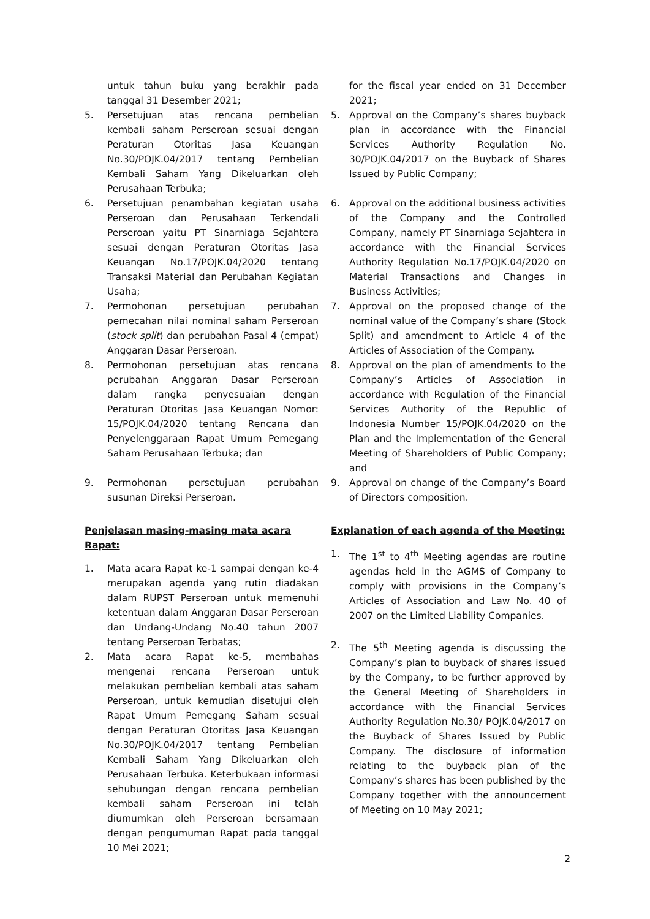untuk tahun buku yang berakhir pada tanggal 31 Desember 2021;
5. Persetujuan atas rencana pembelian kembali saham Perseroan sesuai dengan Peraturan Otoritas Jasa Keuangan No.30/POJK.04/2017 tentang Pembelian Kembali Saham Yang Dikeluarkan oleh Perusahaan Terbuka;
6. Persetujuan penambahan kegiatan usaha Perseroan dan Perusahaan Terkendali Perseroan yaitu PT Sinarniaga Sejahtera sesuai dengan Peraturan Otoritas Jasa Keuangan No.17/POJK.04/2020 tentang Transaksi Material dan Perubahan Kegiatan Usaha;
7. Permohonan persetujuan perubahan pemecahan nilai nominal saham Perseroan (stock split) dan perubahan Pasal 4 (empat) Anggaran Dasar Perseroan.
8. Permohonan persetujuan atas rencana perubahan Anggaran Dasar Perseroan dalam rangka penyesuaian dengan Peraturan Otoritas Jasa Keuangan Nomor: 15/POJK.04/2020 tentang Rencana dan Penyelenggaraan Rapat Umum Pemegang Saham Perusahaan Terbuka; dan
9. Permohonan persetujuan perubahan susunan Direksi Perseroan.
Penjelasan masing-masing mata acara Rapat:
1. Mata acara Rapat ke-1 sampai dengan ke-4 merupakan agenda yang rutin diadakan dalam RUPST Perseroan untuk memenuhi ketentuan dalam Anggaran Dasar Perseroan dan Undang-Undang No.40 tahun 2007 tentang Perseroan Terbatas;
2. Mata acara Rapat ke-5, membahas mengenai rencana Perseroan untuk melakukan pembelian kembali atas saham Perseroan, untuk kemudian disetujui oleh Rapat Umum Pemegang Saham sesuai dengan Peraturan Otoritas Jasa Keuangan No.30/POJK.04/2017 tentang Pembelian Kembali Saham Yang Dikeluarkan oleh Perusahaan Terbuka. Keterbukaan informasi sehubungan dengan rencana pembelian kembali saham Perseroan ini telah diumumkan oleh Perseroan bersamaan dengan pengumuman Rapat pada tanggal 10 Mei 2021;
for the fiscal year ended on 31 December 2021;
5. Approval on the Company’s shares buyback plan in accordance with the Financial Services Authority Regulation No. 30/POJK.04/2017 on the Buyback of Shares Issued by Public Company;
6. Approval on the additional business activities of the Company and the Controlled Company, namely PT Sinarniaga Sejahtera in accordance with the Financial Services Authority Regulation No.17/POJK.04/2020 on Material Transactions and Changes in Business Activities;
7. Approval on the proposed change of the nominal value of the Company’s share (Stock Split) and amendment to Article 4 of the Articles of Association of the Company.
8. Approval on the plan of amendments to the Company’s Articles of Association in accordance with Regulation of the Financial Services Authority of the Republic of Indonesia Number 15/POJK.04/2020 on the Plan and the Implementation of the General Meeting of Shareholders of Public Company; and
9. Approval on change of the Company’s Board of Directors composition.
Explanation of each agenda of the Meeting:
1. The 1<sup>st</sup> to 4<sup>th</sup> Meeting agendas are routine agendas held in the AGMS of Company to comply with provisions in the Company’s Articles of Association and Law No. 40 of 2007 on the Limited Liability Companies.
2. The 5<sup>th</sup> Meeting agenda is discussing the Company’s plan to buyback of shares issued by the Company, to be further approved by the General Meeting of Shareholders in accordance with the Financial Services Authority Regulation No.30/ POJK.04/2017 on the Buyback of Shares Issued by Public Company. The disclosure of information relating to the buyback plan of the Company’s shares has been published by the Company together with the announcement of Meeting on 10 May 2021;
2